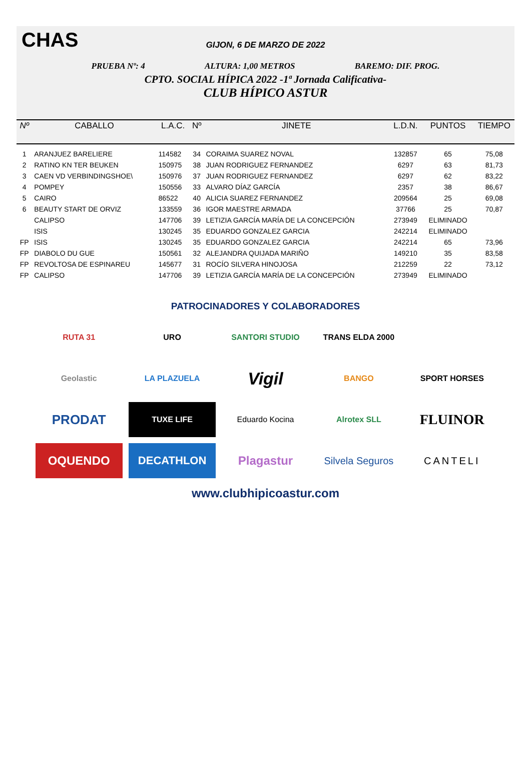CHAS
GIJON, 6 DE MARZO DE 2022
PRUEBA Nº: 4 ALTURA: 1,00 METROS BAREMO: DIF. PROG.
CPTO. SOCIAL HÍPICA 2022 -1ª Jornada Calificativa-
CLUB HÍPICO ASTUR
| Nº | CABALLO | L.A.C. | Nº | JINETE | L.D.N. | PUNTOS | TIEMPO |
| --- | --- | --- | --- | --- | --- | --- | --- |
| 1 | ARANJUEZ BARELIERE | 114582 | 34 | CORAIMA SUAREZ NOVAL | 132857 | 65 | 75,08 |
| 2 | RATINO KN TER BEUKEN | 150975 | 38 | JUAN RODRIGUEZ FERNANDEZ | 6297 | 63 | 81,73 |
| 3 | CAEN VD VERBINDINGSHOE\ | 150976 | 37 | JUAN RODRIGUEZ FERNANDEZ | 6297 | 62 | 83,22 |
| 4 | POMPEY | 150556 | 33 | ALVARO DÍAZ GARCÍA | 2357 | 38 | 86,67 |
| 5 | CAIRO | 86522 | 40 | ALICIA SUAREZ FERNANDEZ | 209564 | 25 | 69,08 |
| 6 | BEAUTY START DE ORVIZ | 133559 | 36 | IGOR MAESTRE ARMADA | 37766 | 25 | 70,87 |
| | CALIPSO | 147706 | 39 | LETIZIA GARCÍA MARÍA DE LA CONCEPCIÓN | 273949 | ELIMINADO | |
| | ISIS | 130245 | 35 | EDUARDO GONZALEZ GARCIA | 242214 | ELIMINADO | |
| FP | ISIS | 130245 | 35 | EDUARDO GONZALEZ GARCIA | 242214 | 65 | 73,96 |
| FP | DIABOLO DU GUE | 150561 | 32 | ALEJANDRA QUIJADA MARIÑO | 149210 | 35 | 83,58 |
| FP | REVOLTOSA DE ESPINAREU | 145677 | 31 | ROCÍO SILVERA HINOJOSA | 212259 | 22 | 73,12 |
| FP | CALIPSO | 147706 | 39 | LETIZIA GARCÍA MARÍA DE LA CONCEPCIÓN | 273949 | ELIMINADO | |
PATROCINADORES Y COLABORADORES
RUTA 31
URO
SANTORI STUDIO
TRANS ELDA 2000
Geolastic
LA PLAZUELA
Vigil
BANGO
SPORT HORSES
PRODAT
TUXE LIFE
Eduardo Kocina
Alrotex SLL
FLUINOR
OQUENDO
DECATHLON
Plagastur
Silvela Seguros
CANTELI
www.clubhipicoastur.com